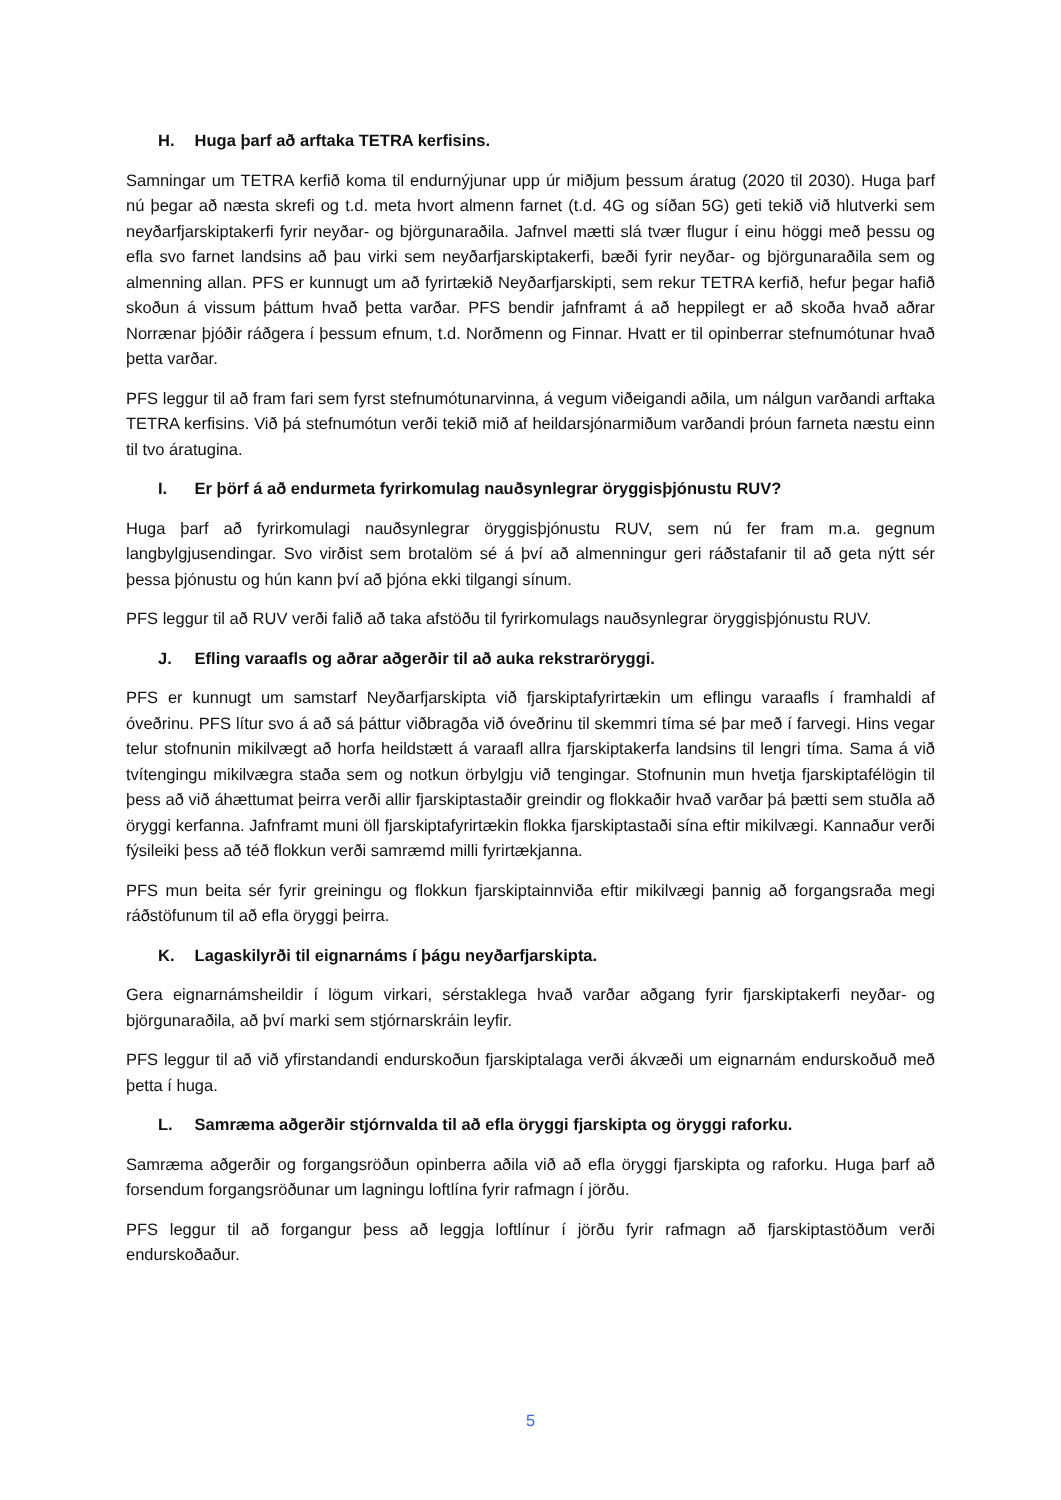H. Huga þarf að arftaka TETRA kerfisins.
Samningar um TETRA kerfið koma til endurnýjunar upp úr miðjum þessum áratug (2020 til 2030). Huga þarf nú þegar að næsta skrefi og t.d. meta hvort almenn farnet (t.d. 4G og síðan 5G) geti tekið við hlutverki sem neyðarfjarskiptakerfi fyrir neyðar- og björgunaraðila. Jafnvel mætti slá tvær flugur í einu höggi með þessu og efla svo farnet landsins að þau virki sem neyðarfjarskiptakerfi, bæði fyrir neyðar- og björgunaraðila sem og almenning allan. PFS er kunnugt um að fyrirtækið Neyðarfjarskipti, sem rekur TETRA kerfið, hefur þegar hafið skoðun á vissum þáttum hvað þetta varðar. PFS bendir jafnframt á að heppilegt er að skoða hvað aðrar Norrænar þjóðir ráðgera í þessum efnum, t.d. Norðmenn og Finnar. Hvatt er til opinberrar stefnumótunar hvað þetta varðar.
PFS leggur til að fram fari sem fyrst stefnumótunarvinna, á vegum viðeigandi aðila, um nálgun varðandi arftaka TETRA kerfisins. Við þá stefnumótun verði tekið mið af heildarsjónarmiðum varðandi þróun farneta næstu einn til tvo áratugina.
I. Er þörf á að endurmeta fyrirkomulag nauðsynlegrar öryggisþjónustu RUV?
Huga þarf að fyrirkomulagi nauðsynlegrar öryggisþjónustu RUV, sem nú fer fram m.a. gegnum langbylgjusendingar. Svo virðist sem brotalöm sé á því að almenningur geri ráðstafanir til að geta nýtt sér þessa þjónustu og hún kann því að þjóna ekki tilgangi sínum.
PFS leggur til að RUV verði falið að taka afstöðu til fyrirkomulags nauðsynlegrar öryggisþjónustu RUV.
J. Efling varaafls og aðrar aðgerðir til að auka rekstraröryggi.
PFS er kunnugt um samstarf Neyðarfjarskipta við fjarskiptafyrirtækin um eflingu varaafls í framhaldi af óveðrinu. PFS lítur svo á að sá þáttur viðbragða við óveðrinu til skemmri tíma sé þar með í farvegi. Hins vegar telur stofnunin mikilvægt að horfa heildstætt á varaafl allra fjarskiptakerfa landsins til lengri tíma. Sama á við tvítengingu mikilvægra staða sem og notkun örbylgju við tengingar. Stofnunin mun hvetja fjarskiptafélögin til þess að við áhættumat þeirra verði allir fjarskiptastaðir greindir og flokkaðir hvað varðar þá þætti sem stuðla að öryggi kerfanna. Jafnframt muni öll fjarskiptafyrirtækin flokka fjarskiptastaði sína eftir mikilvægi. Kannaður verði fýsileiki þess að téð flokkun verði samræmd milli fyrirtækjanna.
PFS mun beita sér fyrir greiningu og flokkun fjarskiptainnviða eftir mikilvægi þannig að forgangsraða megi ráðstöfunum til að efla öryggi þeirra.
K. Lagaskilyrði til eignarnáms í þágu neyðarfjarskipta.
Gera eignarnámsheildir í lögum virkari, sérstaklega hvað varðar aðgang fyrir fjarskiptakerfi neyðar- og björgunaraðila, að því marki sem stjórnarskráin leyfir.
PFS leggur til að við yfirstandandi endurskoðun fjarskiptalaga verði ákvæði um eignarnám endurskoðuð með þetta í huga.
L. Samræma aðgerðir stjórnvalda til að efla öryggi fjarskipta og öryggi raforku.
Samræma aðgerðir og forgangsröðun opinberra aðila við að efla öryggi fjarskipta og raforku. Huga þarf að forsendum forgangsröðunar um lagningu loftlína fyrir rafmagn í jörðu.
PFS leggur til að forgangur þess að leggja loftlínur í jörðu fyrir rafmagn að fjarskiptastöðum verði endurskoðaður.
5